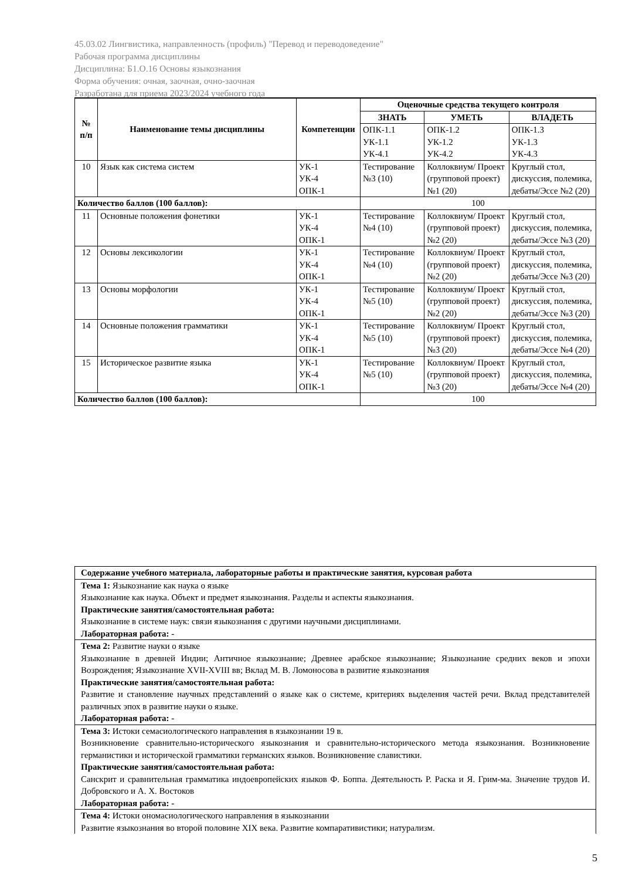45.03.02 Лингвистика, направленность (профиль) "Перевод и переводоведение"
Рабочая программа дисциплины
Дисциплина: Б1.О.16 Основы языкознания
Форма обучения: очная, заочная, очно-заочная
Разработана для приема 2023/2024 учебного года
| № п/п | Наименование темы дисциплины | Компетенции | Оценочные средства текущего контроля | | |
| --- | --- | --- | --- | --- | --- |
| | | | ЗНАТЬ | УМЕТЬ | ВЛАДЕТЬ |
| | | | ОПК-1.1 УК-1.1 УК-4.1 | ОПК-1.2 УК-1.2 УК-4.2 | ОПК-1.3 УК-1.3 УК-4.3 |
| 10 | Язык как система систем | УК-1 УК-4 ОПК-1 | Тестирование №3 (10) | Коллоквиум/ Проект (групповой проект) №1 (20) | Круглый стол, дискуссия, полемика, дебаты/Эссе №2 (20) |
| Количество баллов (100 баллов): | | | 100 | | |
| 11 | Основные положения фонетики | УК-1 УК-4 ОПК-1 | Тестирование №4 (10) | Коллоквиум/ Проект (групповой проект) №2 (20) | Круглый стол, дискуссия, полемика, дебаты/Эссе №3 (20) |
| 12 | Основы лексикологии | УК-1 УК-4 ОПК-1 | Тестирование №4 (10) | Коллоквиум/ Проект (групповой проект) №2 (20) | Круглый стол, дискуссия, полемика, дебаты/Эссе №3 (20) |
| 13 | Основы морфологии | УК-1 УК-4 ОПК-1 | Тестирование №5 (10) | Коллоквиум/ Проект (групповой проект) №2 (20) | Круглый стол, дискуссия, полемика, дебаты/Эссе №3 (20) |
| 14 | Основные положения грамматики | УК-1 УК-4 ОПК-1 | Тестирование №5 (10) | Коллоквиум/ Проект (групповой проект) №3 (20) | Круглый стол, дискуссия, полемика, дебаты/Эссе №4 (20) |
| 15 | Историческое развитие языка | УК-1 УК-4 ОПК-1 | Тестирование №5 (10) | Коллоквиум/ Проект (групповой проект) №3 (20) | Круглый стол, дискуссия, полемика, дебаты/Эссе №4 (20) |
| Количество баллов (100 баллов): | | | 100 | | |
| Содержание учебного материала, лабораторные работы и практические занятия, курсовая работа |
| Тема 1: Языкознание как наука о языке Языкознание как наука. Объект и предмет языкознания. Разделы и аспекты языкознания. Практические занятия/самостоятельная работа: Языкознание в системе наук: связи языкознания с другими научными дисциплинами. Лабораторная работа: - |
| Тема 2: Развитие науки о языке Языкознание в древней Индии; Античное языкознание; Древнее арабское языкознание; Языкознание средних веков и эпохи Возрождения; Языкознание XVII-XVIII вв; Вклад М. В. Ломоносова в развитие языкознания Практические занятия/самостоятельная работа: Развитие и становление научных представлений о языке как о системе, критериях выделения частей речи. Вклад представителей различных эпох в развитие науки о языке. Лабораторная работа: - |
| Тема 3: Истоки семасиологического направления в языкознании 19 в. Возникновение сравнительно-исторического языкознания и сравнительно-исторического метода языкознания. Возникновение германистики и исторической грамматики германских языков. Возникновение славистики. Практические занятия/самостоятельная работа: Санскрит и сравнительная грамматика индоевропейских языков Ф. Боппа. Деятельность Р. Раска и Я. Грим-ма. Значение трудов И. Добровского и А. Х. Востоков Лабораторная работа: - |
| Тема 4: Истоки ономасиологического направления в языкознании Развитие языкознания во второй половине XIX века. Развитие компаративистики; натурализм. |
5